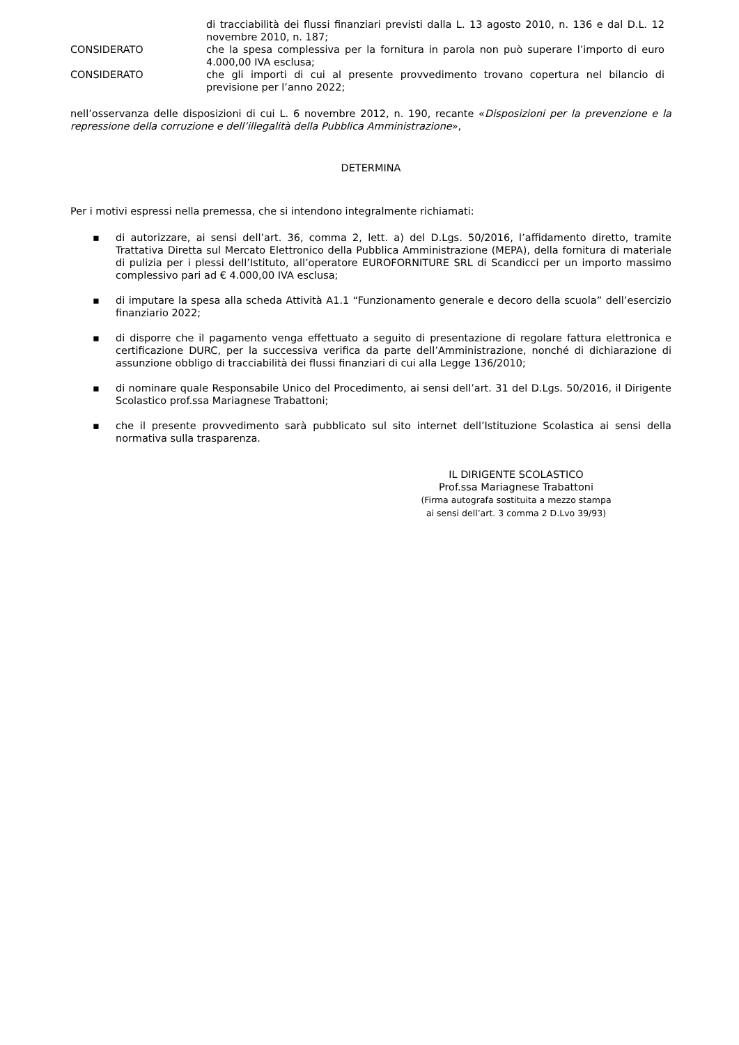di tracciabilità dei flussi finanziari previsti dalla L. 13 agosto 2010, n. 136 e dal D.L. 12 novembre 2010, n. 187;
CONSIDERATO che la spesa complessiva per la fornitura in parola non può superare l’importo di euro 4.000,00 IVA esclusa;
CONSIDERATO che gli importi di cui al presente provvedimento trovano copertura nel bilancio di previsione per l’anno 2022;
nell’osservanza delle disposizioni di cui L. 6 novembre 2012, n. 190, recante «Disposizioni per la prevenzione e la repressione della corruzione e dell’illegalità della Pubblica Amministrazione»,
DETERMINA
Per i motivi espressi nella premessa, che si intendono integralmente richiamati:
▪ di autorizzare, ai sensi dell’art. 36, comma 2, lett. a) del D.Lgs. 50/2016, l’affidamento diretto, tramite Trattativa Diretta sul Mercato Elettronico della Pubblica Amministrazione (MEPA), della fornitura di materiale di pulizia per i plessi dell’Istituto, all’operatore EUROFORNITURE SRL di Scandicci per un importo massimo complessivo pari ad € 4.000,00 IVA esclusa;
▪ di imputare la spesa alla scheda Attività A1.1 “Funzionamento generale e decoro della scuola” dell’esercizio finanziario 2022;
▪ di disporre che il pagamento venga effettuato a seguito di presentazione di regolare fattura elettronica e certificazione DURC, per la successiva verifica da parte dell’Amministrazione, nonché di dichiarazione di assunzione obbligo di tracciabilità dei flussi finanziari di cui alla Legge 136/2010;
▪ di nominare quale Responsabile Unico del Procedimento, ai sensi dell’art. 31 del D.Lgs. 50/2016, il Dirigente Scolastico prof.ssa Mariagnese Trabattoni;
▪ che il presente provvedimento sarà pubblicato sul sito internet dell’Istituzione Scolastica ai sensi della normativa sulla trasparenza.
IL DIRIGENTE SCOLASTICO
Prof.ssa Mariagnese Trabattoni
(Firma autografa sostituita a mezzo stampa
ai sensi dell’art. 3 comma 2 D.Lvo 39/93)